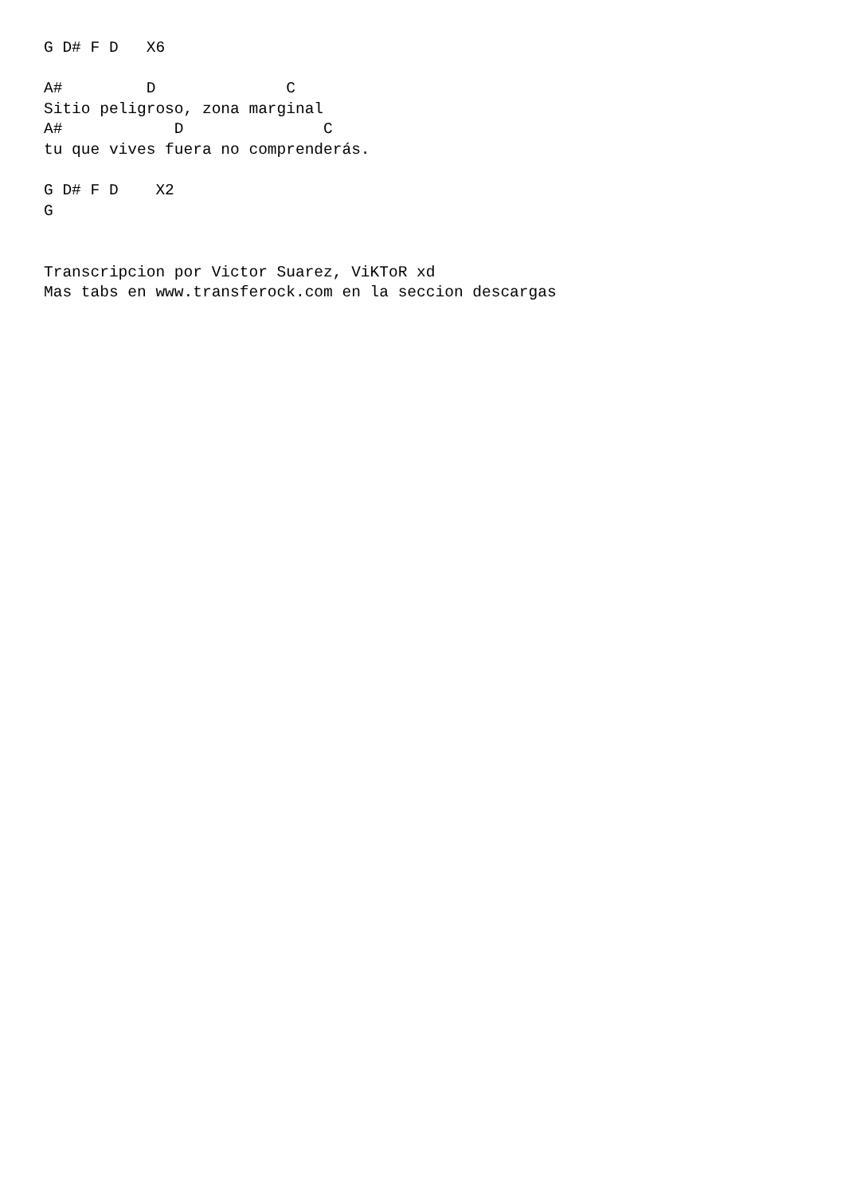G D# F D   X6

A#         D              C
Sitio peligroso, zona marginal
A#            D               C
tu que vives fuera no comprenderás.

G D# F D    X2
G


Transcripcion por Victor Suarez, ViKToR xd
Mas tabs en www.transferock.com en la seccion descargas